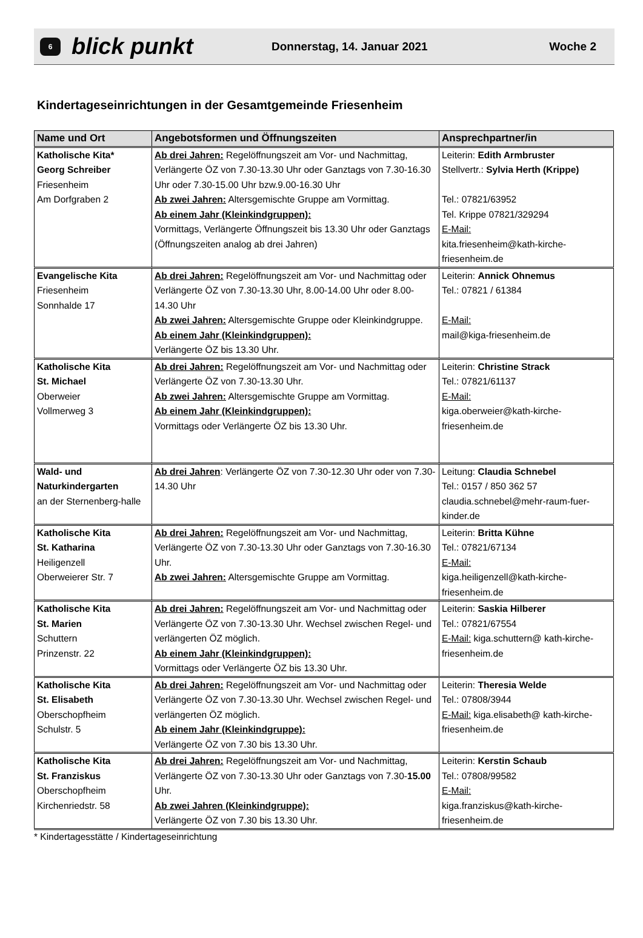6
blick punkt
Donnerstag, 14. Januar 2021 Woche 2
Kindertageseinrichtungen in der Gesamtgemeinde Friesenheim
| Name und Ort | Angebotsformen und Öffnungszeiten | Ansprechpartner/in |
| --- | --- | --- |
| Katholische Kita* Georg Schreiber Friesenheim Am Dorfgraben 2 | Ab drei Jahren: Regelöffnungszeit am Vor- und Nachmittag, Verlängerte ÖZ von 7.30-13.30 Uhr oder Ganztags von 7.30-16.30 Uhr oder 7.30-15.00 Uhr bzw.9.00-16.30 Uhr Ab zwei Jahren: Altersgemischte Gruppe am Vormittag. Ab einem Jahr (Kleinkindgruppen): Vormittags, Verlängerte Öffnungszeit bis 13.30 Uhr oder Ganztags (Öffnungszeiten analog ab drei Jahren) | Leiterin: Edith Armbruster Stellvertr.: Sylvia Herth (Krippe) Tel.: 07821/63952 Tel. Krippe 07821/329294 E-Mail: kita.friesenheim@kath-kirche-friesenheim.de |
| Evangelische Kita Friesenheim Sonnhalde 17 | Ab drei Jahren: Regelöffnungszeit am Vor- und Nachmittag oder Verlängerte ÖZ von 7.30-13.30 Uhr, 8.00-14.00 Uhr oder 8.00-14.30 Uhr Ab zwei Jahren: Altersgemischte Gruppe oder Kleinkindgruppe. Ab einem Jahr (Kleinkindgruppen): Verlängerte ÖZ bis 13.30 Uhr. | Leiterin: Annick Ohnemus Tel.: 07821 / 61384 E-Mail: mail@kiga-friesenheim.de |
| Katholische Kita St. Michael Oberweier Vollmerweg 3 | Ab drei Jahren: Regelöffnungszeit am Vor- und Nachmittag oder Verlängerte ÖZ von 7.30-13.30 Uhr. Ab zwei Jahren: Altersgemischte Gruppe am Vormittag. Ab einem Jahr (Kleinkindgruppen): Vormittags oder Verlängerte ÖZ bis 13.30 Uhr. | Leiterin: Christine Strack Tel.: 07821/61137 E-Mail: kiga.oberweier@kath-kirche-friesenheim.de |
| Wald- und Naturkindergarten an der Sternenberg-halle | Ab drei Jahren : Verlängerte ÖZ von 7.30-12.30 Uhr oder von 7.30-14.30 Uhr | Leitung: Claudia Schnebel Tel.: 0157 / 850 362 57 claudia.schnebel@mehr-raum-fuer-kinder.de |
| Katholische Kita St. Katharina Heiligenzell Oberweierer Str. 7 | Ab drei Jahren: Regelöffnungszeit am Vor- und Nachmittag, Verlängerte ÖZ von 7.30-13.30 Uhr oder Ganztags von 7.30-16.30 Uhr. Ab zwei Jahren: Altersgemischte Gruppe am Vormittag. | Leiterin: Britta Kühne Tel.: 07821/67134 E-Mail: kiga.heiligenzell@kath-kirche-friesenheim.de |
| Katholische Kita St. Marien Schuttern Prinzenstr. 22 | Ab drei Jahren: Regelöffnungszeit am Vor- und Nachmittag oder Verlängerte ÖZ von 7.30-13.30 Uhr. Wechsel zwischen Regel- und verlängerten ÖZ möglich. Ab einem Jahr (Kleinkindgruppen): Vormittags oder Verlängerte ÖZ bis 13.30 Uhr. | Leiterin: Saskia Hilberer Tel.: 07821/67554 E-Mail: kiga.schuttern@ kath-kirche-friesenheim.de |
| Katholische Kita St. Elisabeth Oberschopfheim Schulstr. 5 | Ab drei Jahren: Regelöffnungszeit am Vor- und Nachmittag oder Verlängerte ÖZ von 7.30-13.30 Uhr. Wechsel zwischen Regel- und verlängerten ÖZ möglich. Ab einem Jahr (Kleinkindgruppe): Verlängerte ÖZ von 7.30 bis 13.30 Uhr. | Leiterin: Theresia Welde Tel.: 07808/3944 E-Mail: kiga.elisabeth@ kath-kirche-friesenheim.de |
| Katholische Kita St. Franziskus Oberschopfheim Kirchenriedstr. 58 | Ab drei Jahren: Regelöffnungszeit am Vor- und Nachmittag, Verlängerte ÖZ von 7.30-13.30 Uhr oder Ganztags von 7.30- 15.00 Uhr. Ab zwei Jahren (Kleinkindgruppe): Verlängerte ÖZ von 7.30 bis 13.30 Uhr. | Leiterin: Kerstin Schaub Tel.: 07808/99582 E-Mail: kiga.franziskus@kath-kirche-friesenheim.de |
* Kindertagesstätte / Kindertageseinrichtung